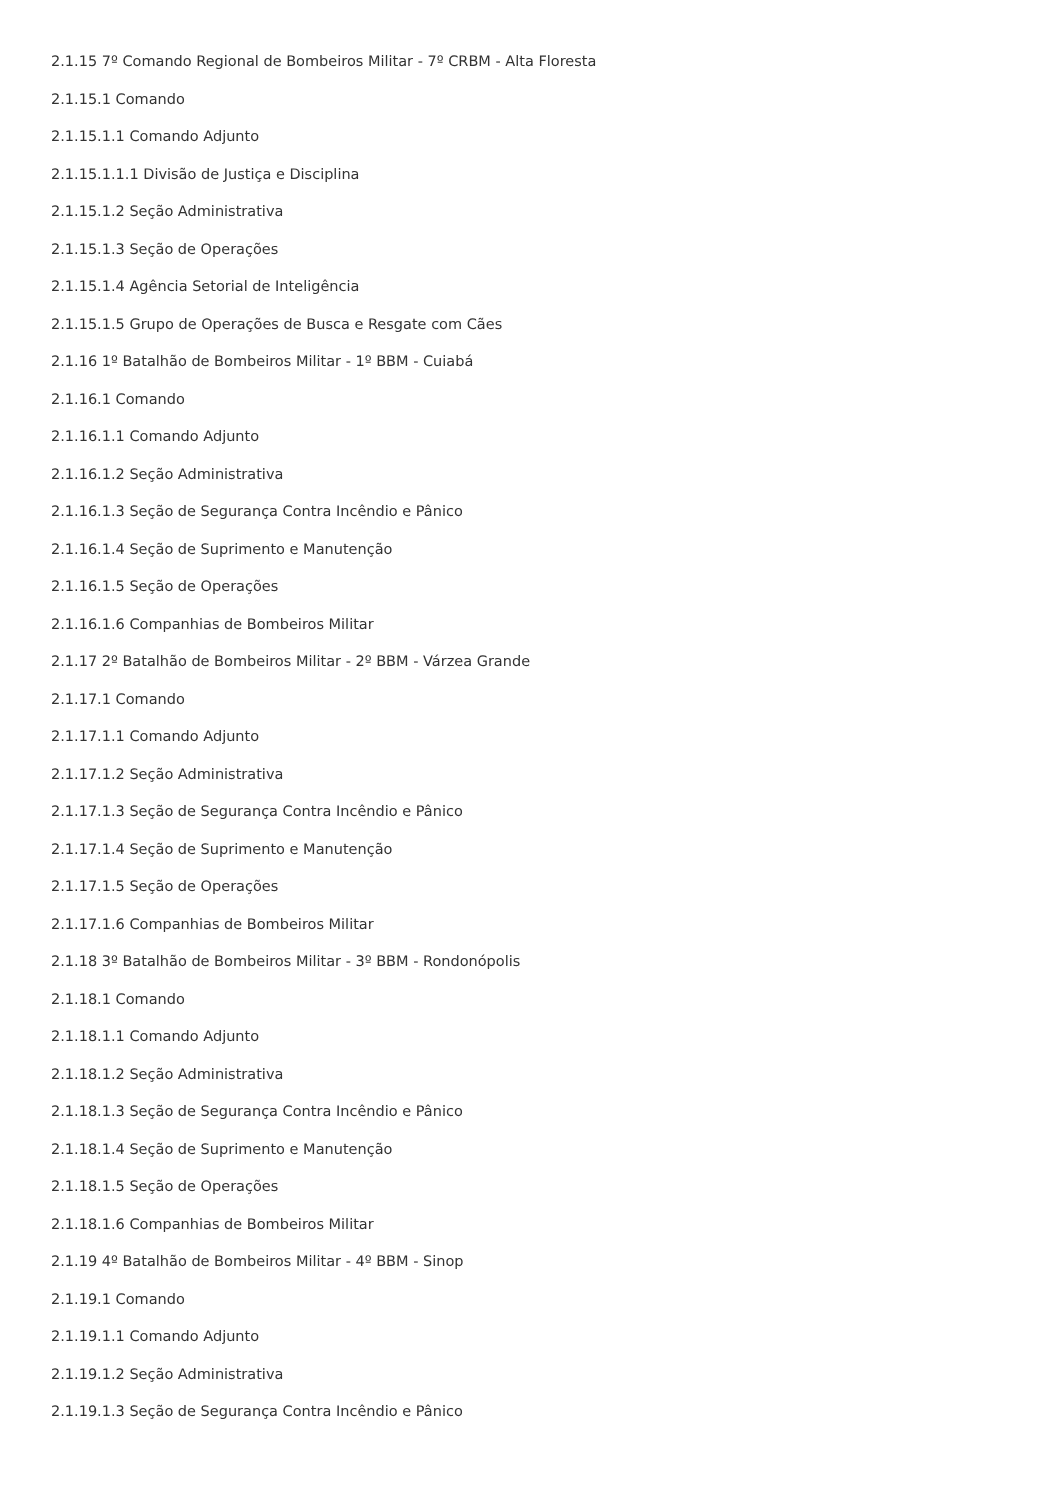2.1.15 7º Comando Regional de Bombeiros Militar - 7º CRBM - Alta Floresta
2.1.15.1 Comando
2.1.15.1.1 Comando Adjunto
2.1.15.1.1.1 Divisão de Justiça e Disciplina
2.1.15.1.2 Seção Administrativa
2.1.15.1.3 Seção de Operações
2.1.15.1.4 Agência Setorial de Inteligência
2.1.15.1.5 Grupo de Operações de Busca e Resgate com Cães
2.1.16 1º Batalhão de Bombeiros Militar - 1º BBM - Cuiabá
2.1.16.1 Comando
2.1.16.1.1 Comando Adjunto
2.1.16.1.2 Seção Administrativa
2.1.16.1.3 Seção de Segurança Contra Incêndio e Pânico
2.1.16.1.4 Seção de Suprimento e Manutenção
2.1.16.1.5 Seção de Operações
2.1.16.1.6 Companhias de Bombeiros Militar
2.1.17 2º Batalhão de Bombeiros Militar - 2º BBM - Várzea Grande
2.1.17.1 Comando
2.1.17.1.1 Comando Adjunto
2.1.17.1.2 Seção Administrativa
2.1.17.1.3 Seção de Segurança Contra Incêndio e Pânico
2.1.17.1.4 Seção de Suprimento e Manutenção
2.1.17.1.5 Seção de Operações
2.1.17.1.6 Companhias de Bombeiros Militar
2.1.18 3º Batalhão de Bombeiros Militar - 3º BBM - Rondonópolis
2.1.18.1 Comando
2.1.18.1.1 Comando Adjunto
2.1.18.1.2 Seção Administrativa
2.1.18.1.3 Seção de Segurança Contra Incêndio e Pânico
2.1.18.1.4 Seção de Suprimento e Manutenção
2.1.18.1.5 Seção de Operações
2.1.18.1.6 Companhias de Bombeiros Militar
2.1.19 4º Batalhão de Bombeiros Militar - 4º BBM - Sinop
2.1.19.1 Comando
2.1.19.1.1 Comando Adjunto
2.1.19.1.2 Seção Administrativa
2.1.19.1.3 Seção de Segurança Contra Incêndio e Pânico